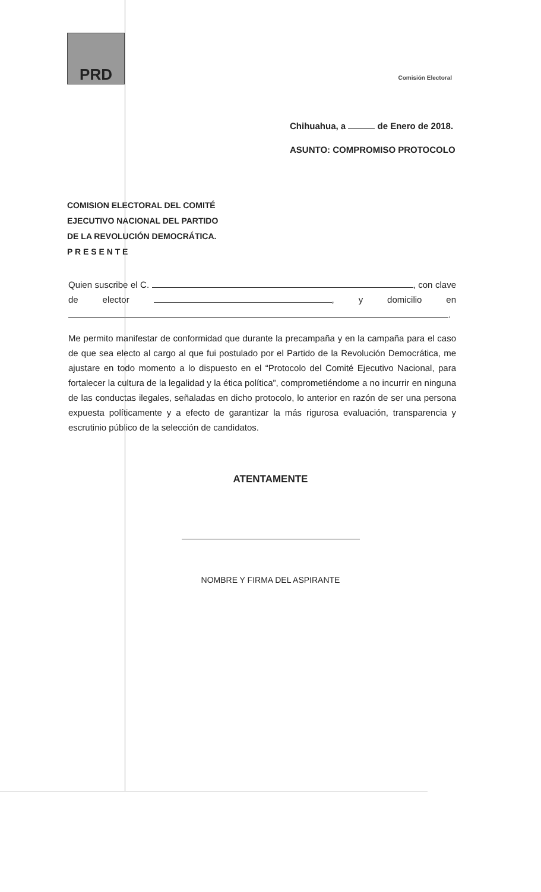PRD
Comisión Electoral
Chihuahua, a de Enero de 2018.
ASUNTO: COMPROMISO PROTOCOLO
COMISION ELECTORAL DEL COMITÉ
EJECUTIVO NACIONAL DEL PARTIDO
DE LA REVOLUCIÓN DEMOCRÁTICA.
P R E S E N T E
Quien suscribe el C. , con clave de elector , y domicilio en .
Me permito manifestar de conformidad que durante la precampaña y en la campaña para el caso de que sea electo al cargo al que fui postulado por el Partido de la Revolución Democrática, me ajustare en todo momento a lo dispuesto en el “Protocolo del Comité Ejecutivo Nacional, para fortalecer la cultura de la legalidad y la ética política”, comprometiéndome a no incurrir en ninguna de las conductas ilegales, señaladas en dicho protocolo, lo anterior en razón de ser una persona expuesta políticamente y a efecto de garantizar la más rigurosa evaluación, transparencia y escrutinio público de la selección de candidatos.
ATENTAMENTE
NOMBRE Y FIRMA DEL ASPIRANTE